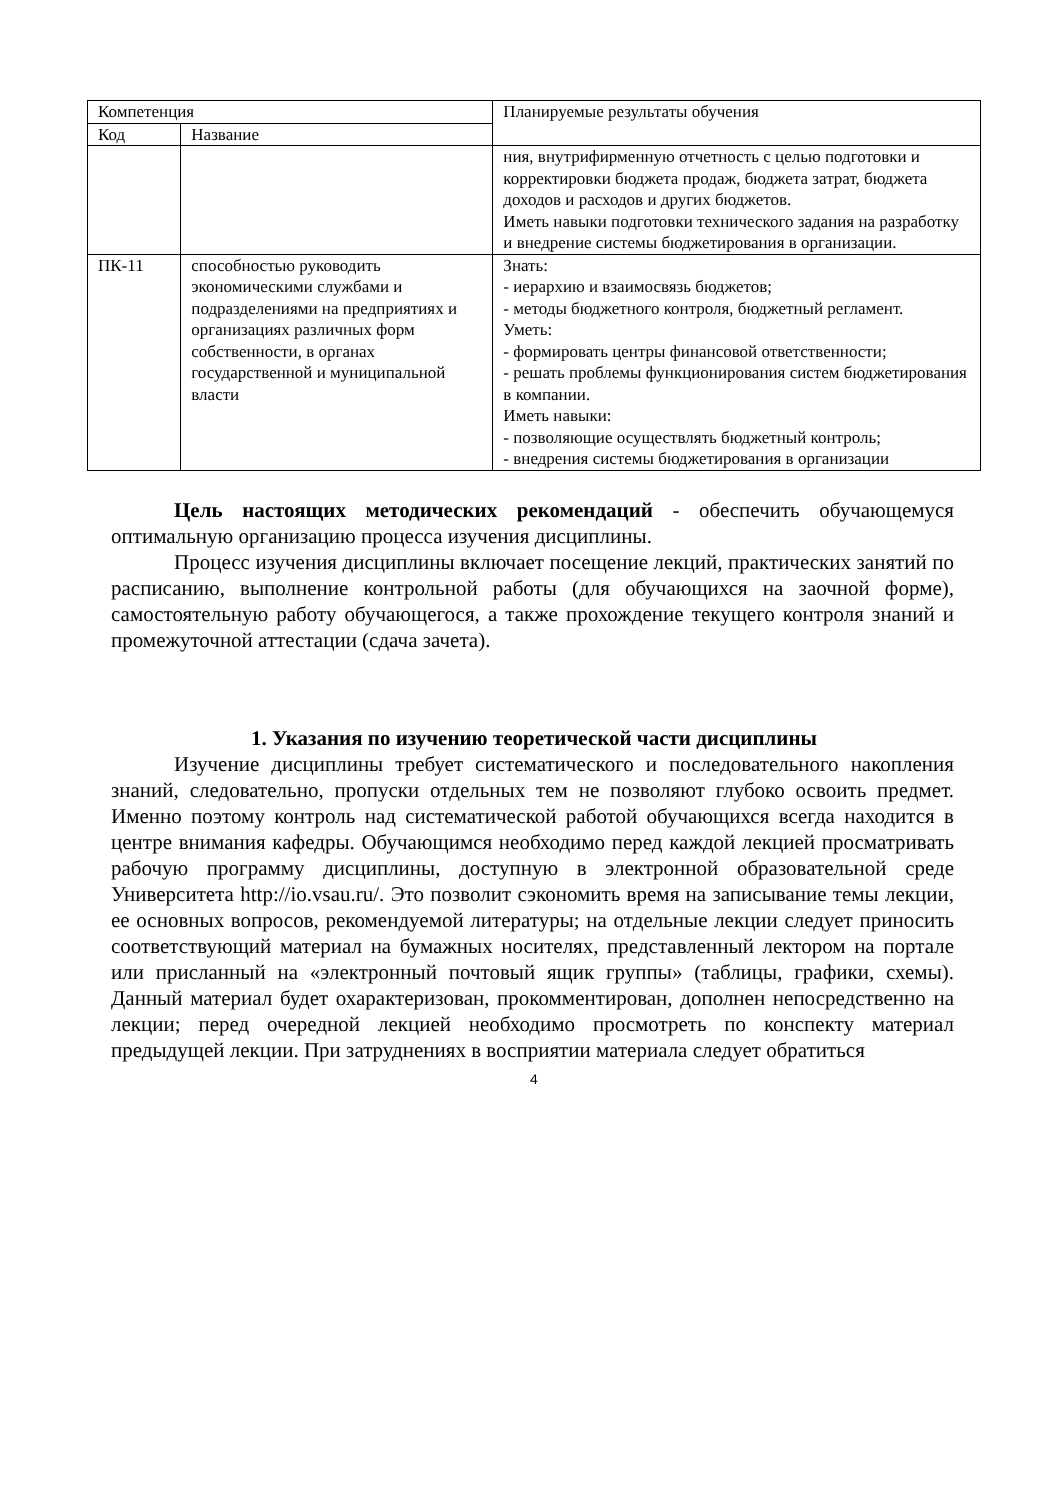| Компетенция | | Планируемые результаты обучения |
| --- | --- | --- |
| Код | Название | |
| | | ния, внутрифирменную отчетность с целью подготовки и корректировки бюджета продаж, бюджета затрат, бюджета доходов и расходов и других бюджетов. Иметь навыки подготовки технического задания на разработку и внедрение системы бюджетирования в организации. |
| ПК-11 | способностью руководить экономическими службами и подразделениями на предприятиях и организациях различных форм собственности, в органах государственной и муниципальной власти | Знать: - иерархию и взаимосвязь бюджетов; - методы бюджетного контроля, бюджетный регламент. Уметь: - формировать центры финансовой ответственности; - решать проблемы функционирования систем бюджетирования в компании. Иметь навыки: - позволяющие осуществлять бюджетный контроль; - внедрения системы бюджетирования в организации |
Цель настоящих методических рекомендаций - обеспечить обучающемуся оптимальную организацию процесса изучения дисциплины.
Процесс изучения дисциплины включает посещение лекций, практических занятий по расписанию, выполнение контрольной работы (для обучающихся на заочной форме), самостоятельную работу обучающегося, а также прохождение текущего контроля знаний и промежуточной аттестации (сдача зачета).
1. Указания по изучению теоретической части дисциплины
Изучение дисциплины требует систематического и последовательного накопления знаний, следовательно, пропуски отдельных тем не позволяют глубоко освоить предмет. Именно поэтому контроль над систематической работой обучающихся всегда находится в центре внимания кафедры. Обучающимся необходимо перед каждой лекцией просматривать рабочую программу дисциплины, доступную в электронной образовательной среде Университета http://io.vsau.ru/. Это позволит сэкономить время на записывание темы лекции, ее основных вопросов, рекомендуемой литературы; на отдельные лекции следует приносить соответствующий материал на бумажных носителях, представленный лектором на портале или присланный на «электронный почтовый ящик группы» (таблицы, графики, схемы). Данный материал будет охарактеризован, прокомментирован, дополнен непосредственно на лекции; перед очередной лекцией необходимо просмотреть по конспекту материал предыдущей лекции. При затруднениях в восприятии материала следует обратиться
4